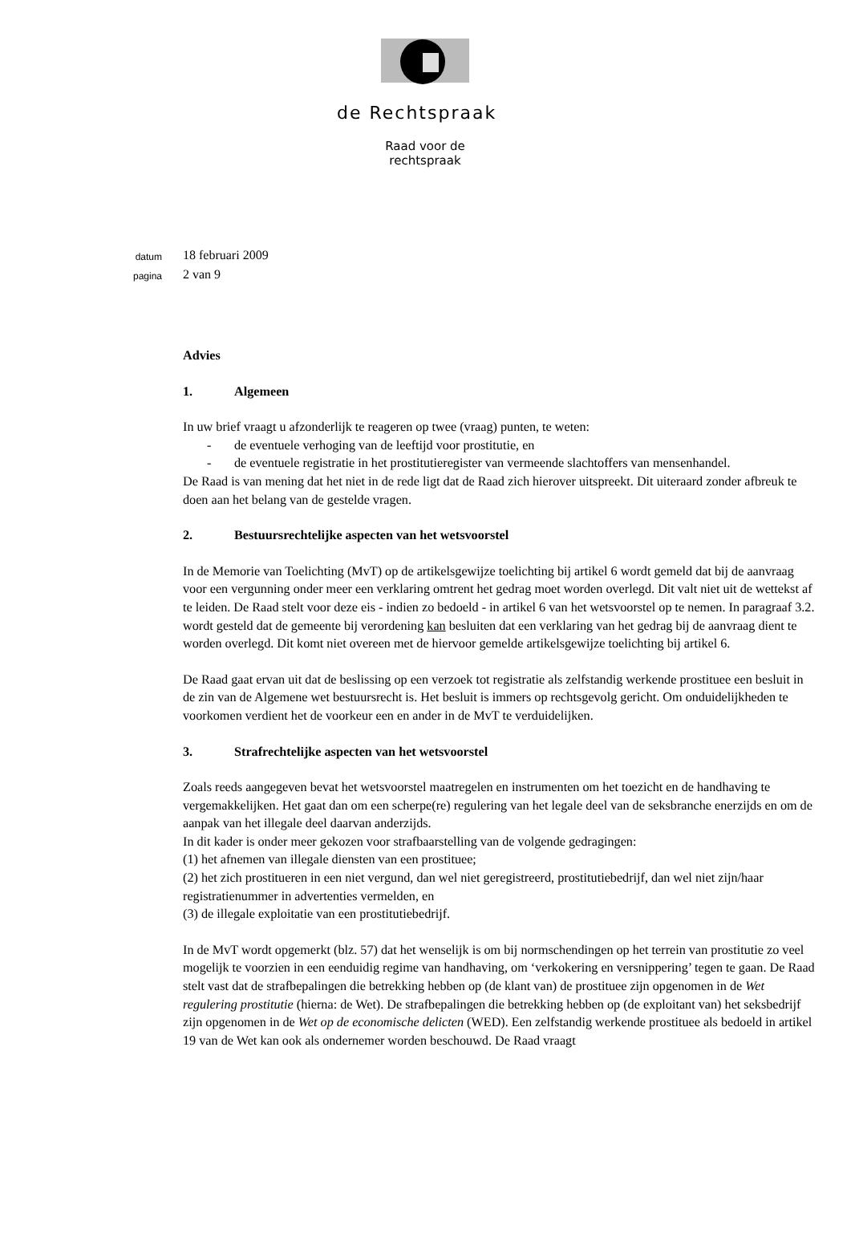de Rechtspraak
Raad voor de rechtspraak
datum 18 februari 2009
pagina 2 van 9
Advies
1. Algemeen
In uw brief vraagt u afzonderlijk te reageren op twee (vraag) punten, te weten:
- de eventuele verhoging van de leeftijd voor prostitutie, en
- de eventuele registratie in het prostitutieregister van vermeende slachtoffers van mensenhandel.
De Raad is van mening dat het niet in de rede ligt dat de Raad zich hierover uitspreekt. Dit uiteraard zonder afbreuk te doen aan het belang van de gestelde vragen.
2. Bestuursrechtelijke aspecten van het wetsvoorstel
In de Memorie van Toelichting (MvT) op de artikelsgewijze toelichting bij artikel 6 wordt gemeld dat bij de aanvraag voor een vergunning onder meer een verklaring omtrent het gedrag moet worden overlegd. Dit valt niet uit de wettekst af te leiden. De Raad stelt voor deze eis - indien zo bedoeld - in artikel 6 van het wetsvoorstel op te nemen. In paragraaf 3.2. wordt gesteld dat de gemeente bij verordening kan besluiten dat een verklaring van het gedrag bij de aanvraag dient te worden overlegd. Dit komt niet overeen met de hiervoor gemelde artikelsgewijze toelichting bij artikel 6.
De Raad gaat ervan uit dat de beslissing op een verzoek tot registratie als zelfstandig werkende prostituee een besluit in de zin van de Algemene wet bestuursrecht is. Het besluit is immers op rechtsgevolg gericht. Om onduidelijkheden te voorkomen verdient het de voorkeur een en ander in de MvT te verduidelijken.
3. Strafrechtelijke aspecten van het wetsvoorstel
Zoals reeds aangegeven bevat het wetsvoorstel maatregelen en instrumenten om het toezicht en de handhaving te vergemakkelijken. Het gaat dan om een scherpe(re) regulering van het legale deel van de seksbranche enerzijds en om de aanpak van het illegale deel daarvan anderzijds.
In dit kader is onder meer gekozen voor strafbaarstelling van de volgende gedragingen:
(1) het afnemen van illegale diensten van een prostituee;
(2) het zich prostitueren in een niet vergund, dan wel niet geregistreerd, prostitutiebedrijf, dan wel niet zijn/haar registratienummer in advertenties vermelden, en
(3) de illegale exploitatie van een prostitutiebedrijf.
In de MvT wordt opgemerkt (blz. 57) dat het wenselijk is om bij normschendingen op het terrein van prostitutie zo veel mogelijk te voorzien in een eenduidig regime van handhaving, om ‘verkokering en versnippering’ tegen te gaan. De Raad stelt vast dat de strafbepalingen die betrekking hebben op (de klant van) de prostituee zijn opgenomen in de Wet regulering prostitutie (hierna: de Wet). De strafbepalingen die betrekking hebben op (de exploitant van) het seksbedrijf zijn opgenomen in de Wet op de economische delicten (WED). Een zelfstandig werkende prostituee als bedoeld in artikel 19 van de Wet kan ook als ondernemer worden beschouwd. De Raad vraagt